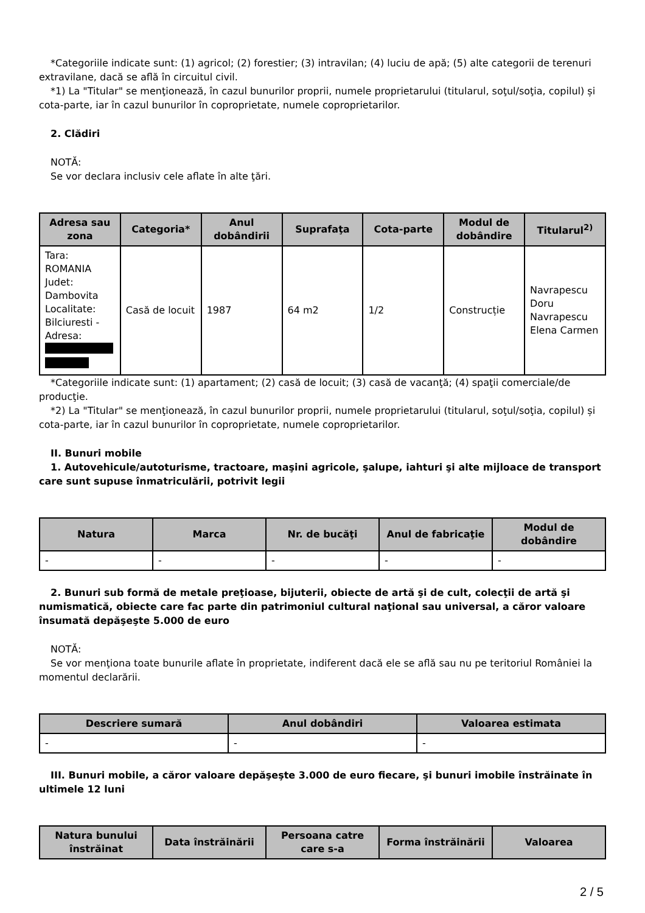*Categoriile indicate sunt: (1) agricol; (2) forestier; (3) intravilan; (4) luciu de apă; (5) alte categorii de terenuri extravilane, dacă se află în circuitul civil.
*1) La "Titular" se menţionează, în cazul bunurilor proprii, numele proprietarului (titularul, soţul/soţia, copilul) și cota-parte, iar în cazul bunurilor în coproprietate, numele coproprietarilor.
2. Clădiri
NOTĂ:
Se vor declara inclusiv cele aflate în alte ţări.
| Adresa sau zona | Categoria* | Anul dobândirii | Suprafaţa | Cota-parte | Modul de dobândire | Titularul<sup>2)</sup> |
| --- | --- | --- | --- | --- | --- | --- |
| Tara: ROMANIA Judet: Dambovita Localitate: Bilciuresti - Adresa: | Casă de locuit | 1987 | 64 m2 | 1/2 | Construcție | Navrapescu Doru Navrapescu Elena Carmen |
*Categoriile indicate sunt: (1) apartament; (2) casă de locuit; (3) casă de vacanţă; (4) spaţii comerciale/de producţie.
*2) La "Titular" se menţionează, în cazul bunurilor proprii, numele proprietarului (titularul, soţul/soţia, copilul) și cota-parte, iar în cazul bunurilor în coproprietate, numele coproprietarilor.
II. Bunuri mobile
1. Autovehicule/autoturisme, tractoare, maşini agricole, şalupe, iahturi şi alte mijloace de transport care sunt supuse înmatriculării, potrivit legii
| Natura | Marca | Nr. de bucăţi | Anul de fabricaţie | Modul de dobândire |
| --- | --- | --- | --- | --- |
| - | - | - | - | - |
2. Bunuri sub formă de metale preţioase, bijuterii, obiecte de artă şi de cult, colecţii de artă şi numismatică, obiecte care fac parte din patrimoniul cultural naţional sau universal, a căror valoare însumată depăşeşte 5.000 de euro
NOTĂ:
Se vor menţiona toate bunurile aflate în proprietate, indiferent dacă ele se află sau nu pe teritoriul României la momentul declarării.
| Descriere sumară | Anul dobândiri | Valoarea estimata |
| --- | --- | --- |
| - | - | - |
III. Bunuri mobile, a căror valoare depăşeşte 3.000 de euro fiecare, şi bunuri imobile înstrăinate în ultimele 12 luni
| Natura bunului înstrăinat | Data înstrăinării | Persoana catre care s-a | Forma înstrăinării | Valoarea |
| --- | --- | --- | --- | --- |
2 / 5